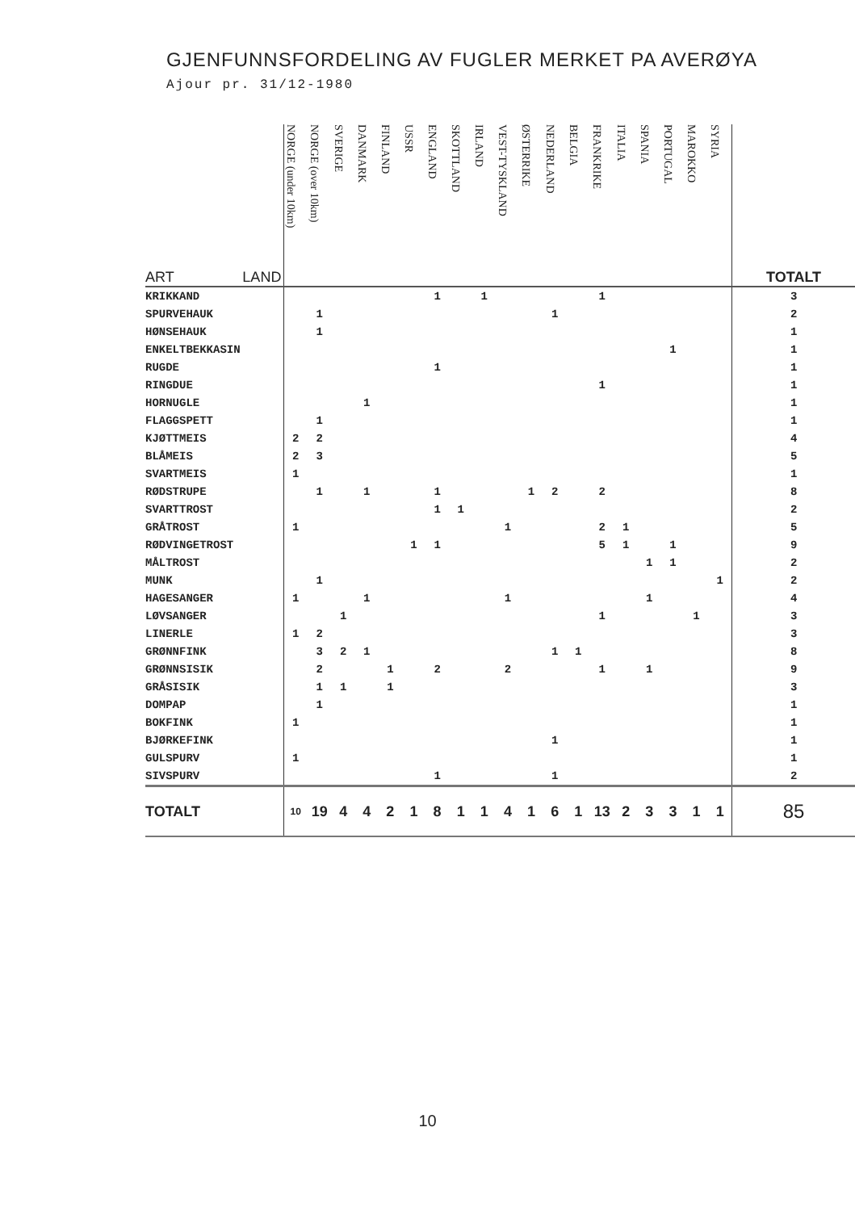GJENFUNNSFORDELING AV FUGLER MERKET PA AVERØYA
Ajour pr. 31/12-1980
| ART LAND | NORGE (under 10km) | NORGE (over 10km) | SVERIGE | DANMARK | FINLAND | USSR | ENGLAND | SKOTTLAND | IRLAND | VEST-TYSKLAND | ØSTERRIKE | NEDERLAND | BELGIA | FRANKRIKE | ITALIA | SPANIA | PORTUGAL | MAROKKO | SYRIA | TOTALT |
| KRIKKAND | | | | | | | 1 | | 1 | | | | | 1 | | | | | | 3 |
| SPURVEHAUK | | 1 | | | | | | | | | | 1 | | | | | | | | 2 |
| HØNSEHAUK | | 1 | | | | | | | | | | | | | | | | | | 1 |
| ENKELTBEKKASIN | | | | | | | | | | | | | | | | | 1 | | | 1 |
| RUGDE | | | | | | | 1 | | | | | | | | | | | | | 1 |
| RINGDUE | | | | | | | | | | | | | | 1 | | | | | | 1 |
| HORNUGLE | | | | 1 | | | | | | | | | | | | | | | | 1 |
| FLAGGSPETT | | 1 | | | | | | | | | | | | | | | | | | 1 |
| KJØTTMEIS | 2 | 2 | | | | | | | | | | | | | | | | | | 4 |
| BLÅMEIS | 2 | 3 | | | | | | | | | | | | | | | | | | 5 |
| SVARTMEIS | 1 | | | | | | | | | | | | | | | | | | | 1 |
| RØDSTRUPE | | 1 | | 1 | | | 1 | | | | 1 | 2 | | 2 | | | | | | 8 |
| SVARTTROST | | | | | | | 1 | 1 | | | | | | | | | | | | 2 |
| GRÅTROST | 1 | | | | | | | | | 1 | | | | 2 | 1 | | | | | 5 |
| RØDVINGETROST | | | | | | 1 | 1 | | | | | | | 5 | 1 | | 1 | | | 9 |
| MÅLTROST | | | | | | | | | | | | | | | | 1 | 1 | | | 2 |
| MUNK | | 1 | | | | | | | | | | | | | | | | | 1 | 2 |
| HAGESANGER | 1 | | | 1 | | | | | | 1 | | | | | | 1 | | | | 4 |
| LØVSANGER | | | 1 | | | | | | | | | | | 1 | | | | 1 | | 3 |
| LINERLE | 1 | 2 | | | | | | | | | | | | | | | | | | 3 |
| GRØNNFINK | | 3 | 2 | 1 | | | | | | | | 1 | 1 | | | | | | | 8 |
| GRØNNSISIK | | 2 | | | 1 | | 2 | | | 2 | | | | 1 | | 1 | | | | 9 |
| GRÅSISIK | | 1 | 1 | | 1 | | | | | | | | | | | | | | | 3 |
| DOMPAP | | 1 | | | | | | | | | | | | | | | | | | 1 |
| BOKFINK | 1 | | | | | | | | | | | | | | | | | | | 1 |
| BJØRKEFINK | | | | | | | | | | | | 1 | | | | | | | | 1 |
| GULSPURV | 1 | | | | | | | | | | | | | | | | | | | 1 |
| SIVSPURV | | | | | | | 1 | | | | | 1 | | | | | | | | 2 |
| TOTALT | 10 | 19 | 4 | 4 | 2 | 1 | 8 | 1 | 1 | 4 | 1 | 6 | 1 | 13 | 2 | 3 | 3 | 1 | 1 | 85 |
10